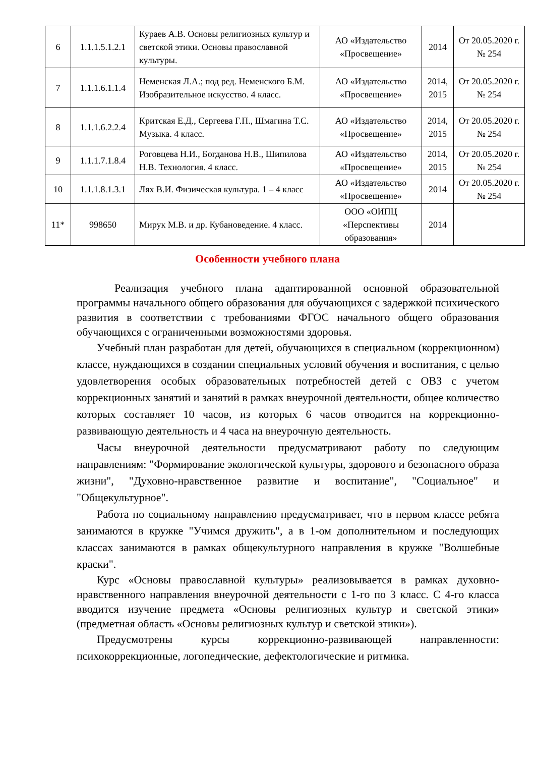| 6 | 1.1.1.5.1.2.1 | Кураев А.В. Основы религиозных культур и светской этики. Основы православной культуры. | АО «Издательство «Просвещение» | 2014 | От 20.05.2020 г. № 254 |
| 7 | 1.1.1.6.1.1.4 | Неменская Л.А.; под ред. Неменского Б.М. Изобразительное искусство. 4 класс. | АО «Издательство «Просвещение» | 2014, 2015 | От 20.05.2020 г. № 254 |
| 8 | 1.1.1.6.2.2.4 | Критская Е.Д., Сергеева Г.П., Шмагина Т.С. Музыка. 4 класс. | АО «Издательство «Просвещение» | 2014, 2015 | От 20.05.2020 г. № 254 |
| 9 | 1.1.1.7.1.8.4 | Роговцева Н.И., Богданова Н.В., Шипилова Н.В. Технология. 4 класс. | АО «Издательство «Просвещение» | 2014, 2015 | От 20.05.2020 г. № 254 |
| 10 | 1.1.1.8.1.3.1 | Лях В.И. Физическая культура. 1 – 4 класс | АО «Издательство «Просвещение» | 2014 | От 20.05.2020 г. № 254 |
| 11* | 998650 | Мирук М.В. и др. Кубановедение. 4 класс. | ООО «ОИПЦ «Перспективы образования» | 2014 | |
Особенности учебного плана
Реализация учебного плана адаптированной основной образовательной программы начального общего образования для обучающихся с задержкой психического развития в соответствии с требованиями ФГОС начального общего образования обучающихся с ограниченными возможностями здоровья.
Учебный план разработан для детей, обучающихся в специальном (коррекционном) классе, нуждающихся в создании специальных условий обучения и воспитания, с целью удовлетворения особых образовательных потребностей детей с ОВЗ с учетом коррекционных занятий и занятий в рамках внеурочной деятельности, общее количество которых составляет 10 часов, из которых 6 часов отводится на коррекционно-развивающую деятельность и 4 часа на внеурочную деятельность.
Часы внеурочной деятельности предусматривают работу по следующим направлениям: "Формирование экологической культуры, здорового и безопасного образа жизни", "Духовно-нравственное развитие и воспитание", "Социальное" и "Общекультурное".
Работа по социальному направлению предусматривает, что в первом классе ребята занимаются в кружке "Учимся дружить", а в 1-ом дополнительном и последующих классах занимаются в рамках общекультурного направления в кружке "Волшебные краски".
Курс «Основы православной культуры» реализовывается в рамках духовно-нравственного направления внеурочной деятельности с 1-го по 3 класс. С 4-го класса вводится изучение предмета «Основы религиозных культур и светской этики» (предметная область «Основы религиозных культур и светской этики»).
Предусмотрены курсы коррекционно-развивающей направленности: психокоррекционные, логопедические, дефектологические и ритмика.